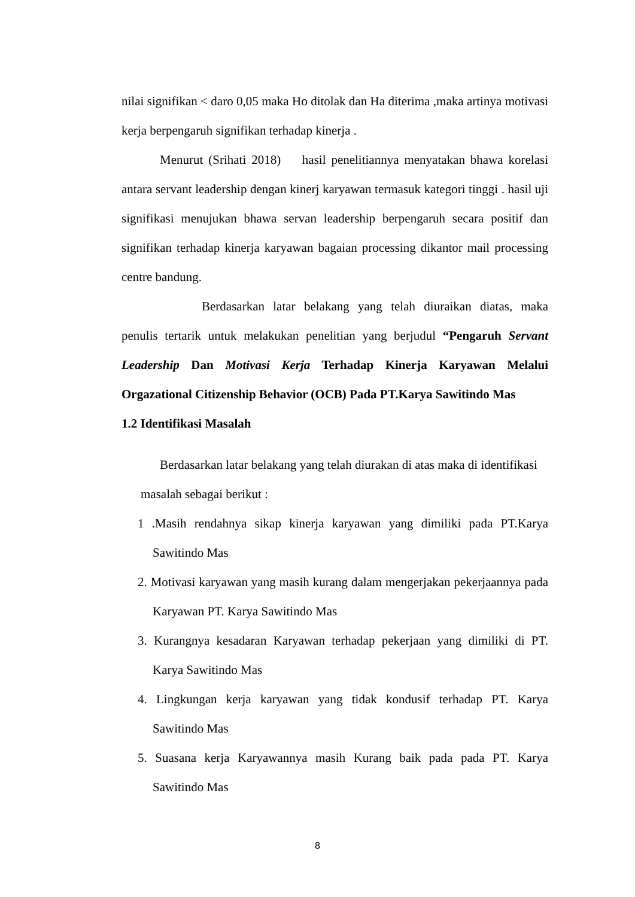nilai signifikan < daro 0,05 maka Ho ditolak dan Ha diterima ,maka artinya motivasi kerja berpengaruh signifikan terhadap kinerja .
Menurut (Srihati 2018) hasil penelitiannya menyatakan bhawa korelasi antara servant leadership dengan kinerj karyawan termasuk kategori tinggi . hasil uji signifikasi menujukan bhawa servan leadership berpengaruh secara positif dan signifikan terhadap kinerja karyawan bagaian processing dikantor mail processing centre bandung.
Berdasarkan latar belakang yang telah diuraikan diatas, maka penulis tertarik untuk melakukan penelitian yang berjudul “Pengaruh Servant Leadership Dan Motivasi Kerja Terhadap Kinerja Karyawan Melalui Orgazational Citizenship Behavior (OCB) Pada PT.Karya Sawitindo Mas
1.2 Identifikasi Masalah
Berdasarkan latar belakang yang telah diurakan di atas maka di identifikasi
masalah sebagai berikut :
1 .Masih rendahnya sikap kinerja karyawan yang dimiliki pada PT.Karya Sawitindo Mas
2. Motivasi karyawan yang masih kurang dalam mengerjakan pekerjaannya pada Karyawan PT. Karya Sawitindo Mas
3. Kurangnya kesadaran Karyawan terhadap pekerjaan yang dimiliki di PT. Karya Sawitindo Mas
4. Lingkungan kerja karyawan yang tidak kondusif terhadap PT. Karya Sawitindo Mas
5. Suasana kerja Karyawannya masih Kurang baik pada pada PT. Karya Sawitindo Mas
8